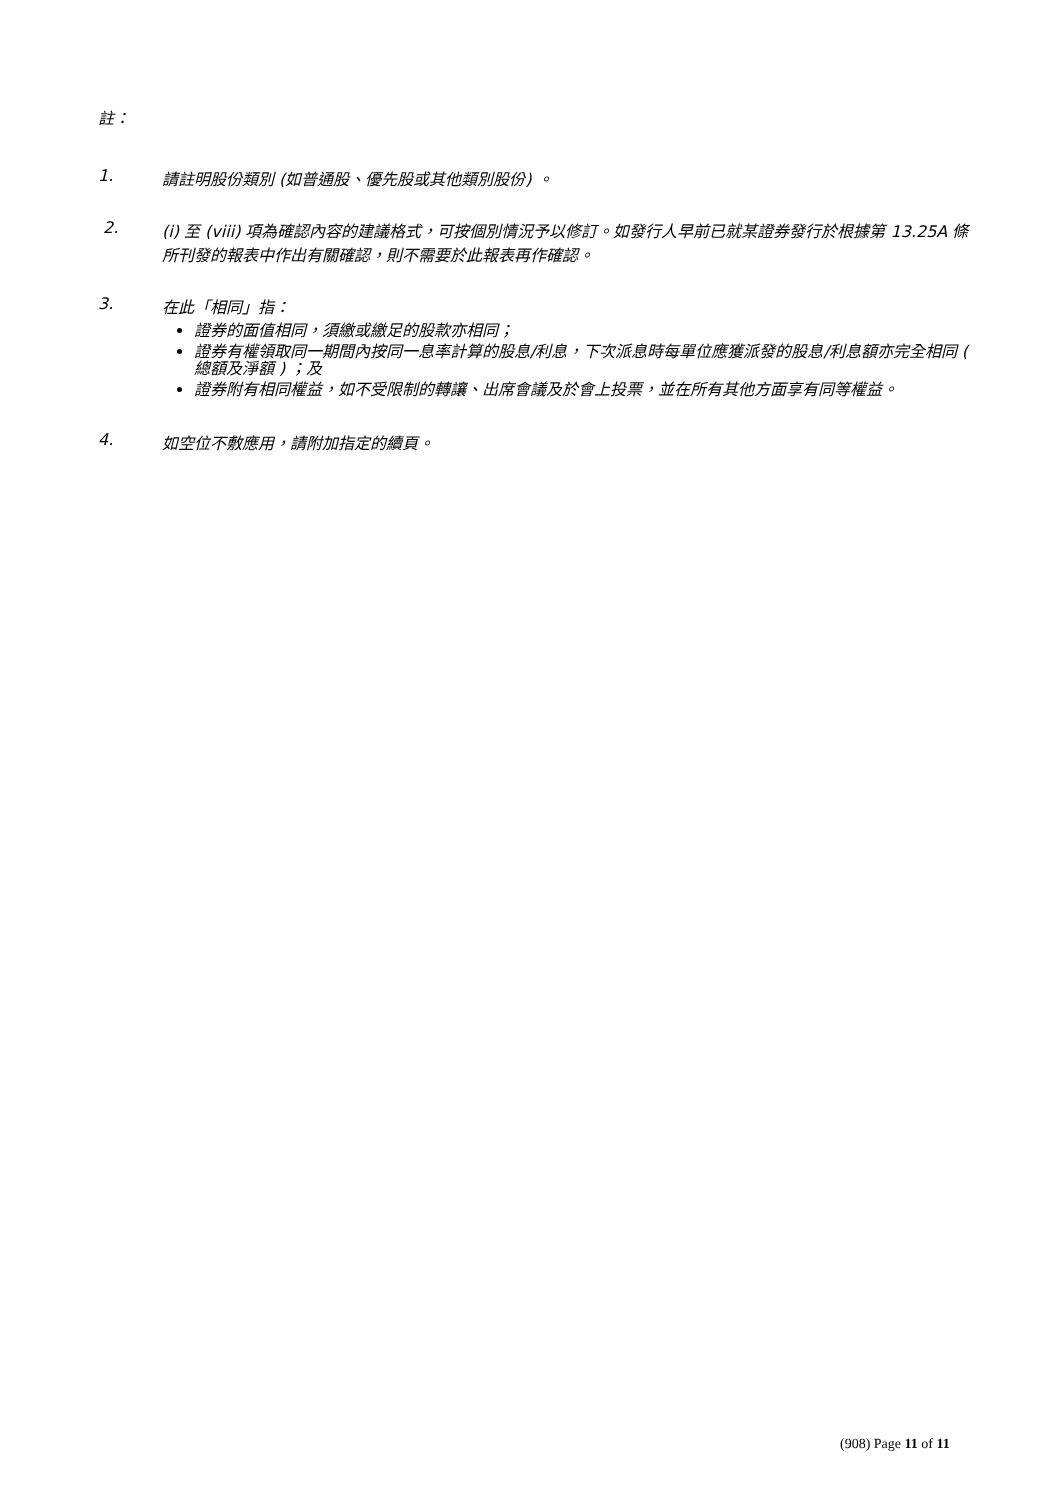註：
1. 請註明股份類別 (如普通股、優先股或其他類別股份) 。
2. (i) 至 (viii) 項為確認內容的建議格式，可按個別情況予以修訂。如發行人早前已就某證券發行於根據第 13.25A 條所刊發的報表中作出有關確認，則不需要於此報表再作確認。
3. 在此「相同」指：
證券的面值相同，須繳或繳足的股款亦相同；
證券有權領取同一期間內按同一息率計算的股息/利息，下次派息時每單位應獲派發的股息/利息額亦完全相同 ( 總額及淨額 ) ；及
證券附有相同權益，如不受限制的轉讓、出席會議及於會上投票，並在所有其他方面享有同等權益。
4. 如空位不敷應用，請附加指定的續頁。
(908) Page 11 of 11